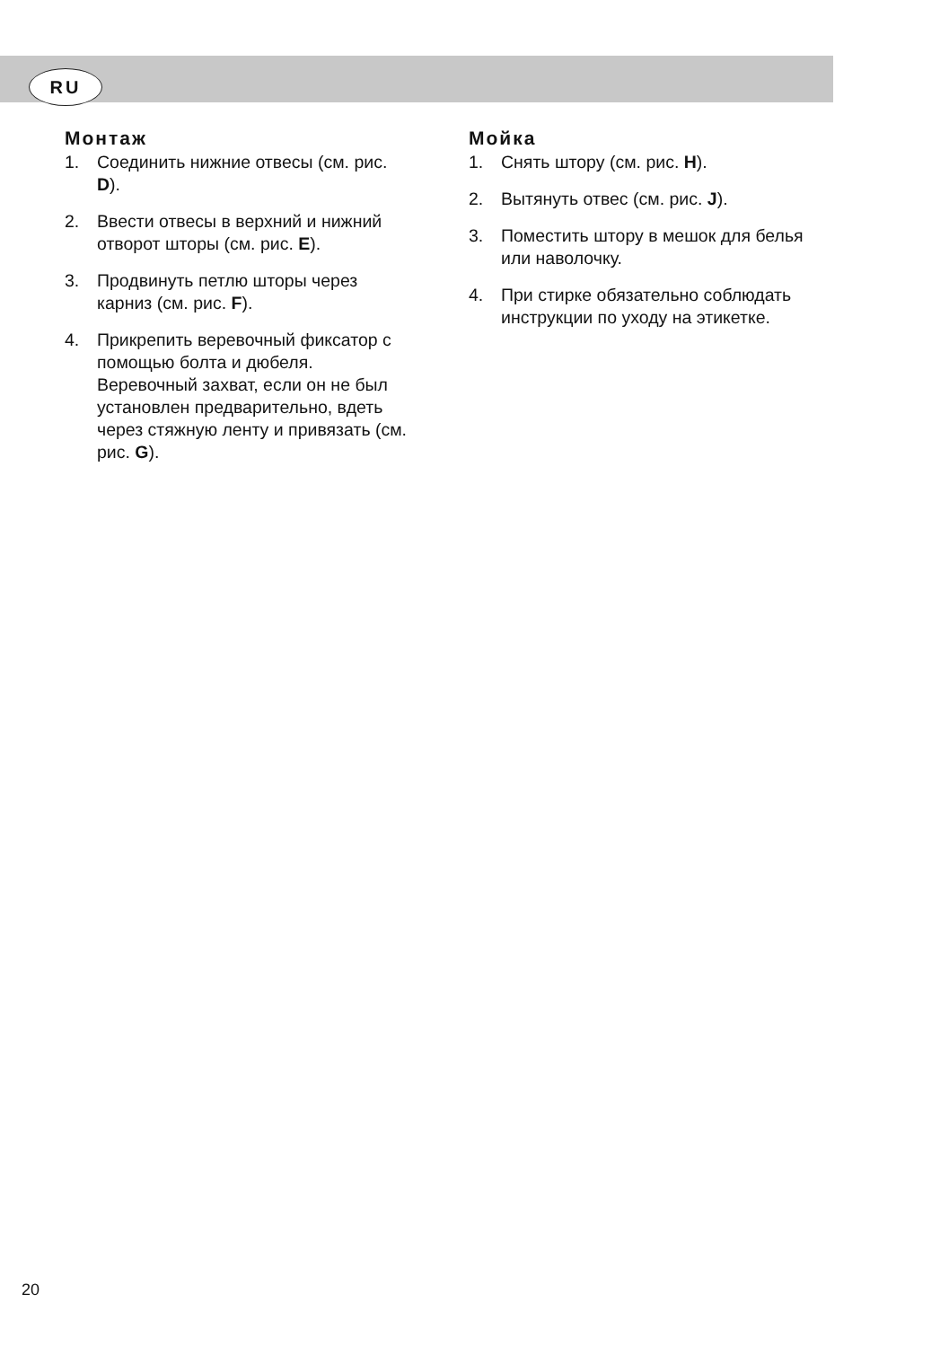RU
Монтаж
1. Соединить нижние отвесы (см. рис. D).
2. Ввести отвесы в верхний и нижний отворот шторы (см. рис. E).
3. Продвинуть петлю шторы через карниз (см. рис. F).
4. Прикрепить веревочный фиксатор с помощью болта и дюбеля. Веревочный захват, если он не был установлен предварительно, вдеть через стяжную ленту и привязать (см. рис. G).
Мойка
1. Снять штору (см. рис. H).
2. Вытянуть отвес (см. рис. J).
3. Поместить штору в мешок для белья или наволочку.
4. При стирке обязательно соблюдать инструкции по уходу на этикетке.
20